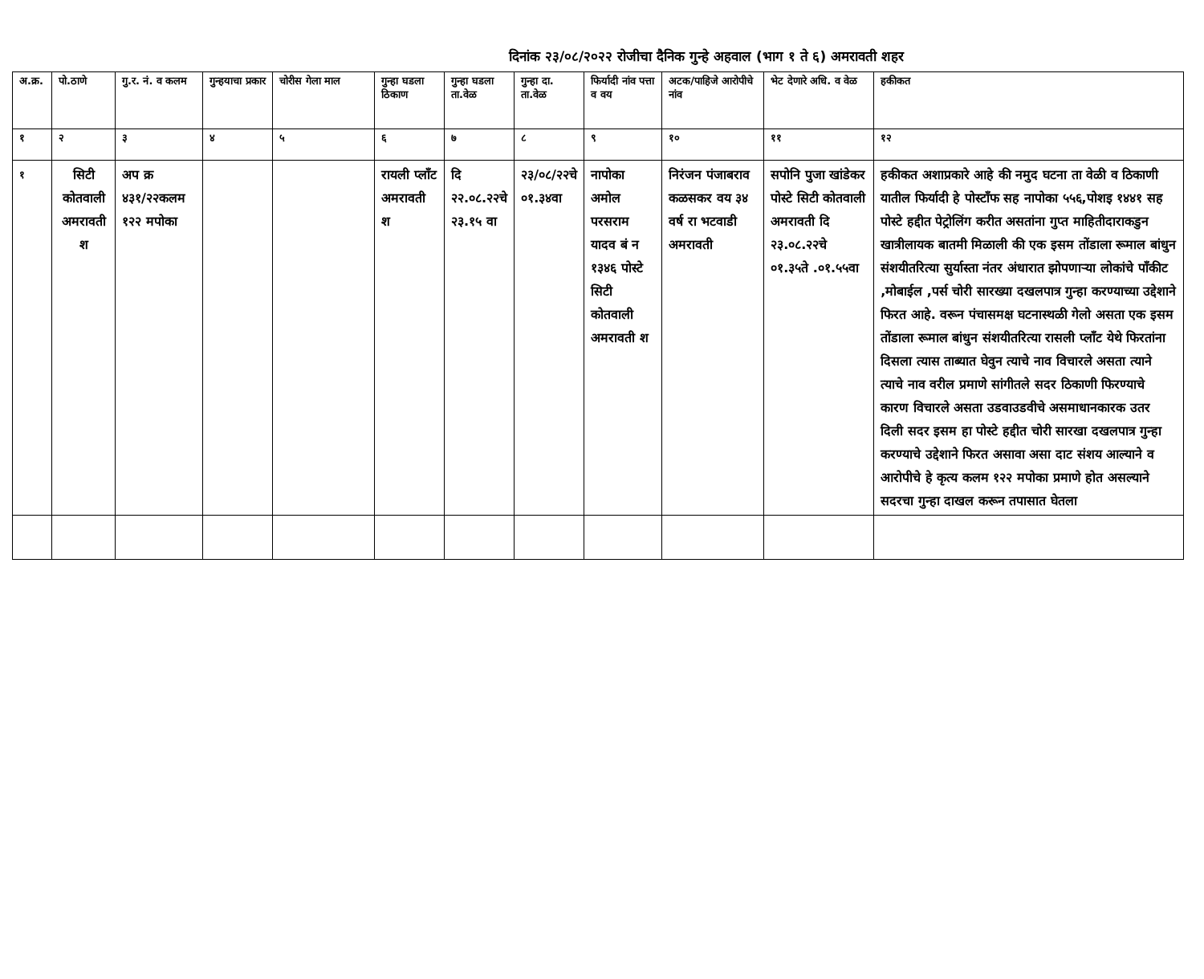दिनांक २३/०८/२०२२ रोजीचा दैनिक गुन्हे अहवाल (भाग १ ते ६) अमरावती शहर
| अ.क्र. | पो.ठाणे | गु.र. नं. व कलम | गुन्हयाचा प्रकार | चोरीस गेला माल | गुन्हा घडला ठिकाण | गुन्हा घडला ता.वेळ | गुन्हा दा. ता.वेळ | फिर्यादी नांव पत्ता व वय | अटक/पाहिजे आरोपीचे नांव | भेट देणारे अधि. व वेळ | हकीकत |
| --- | --- | --- | --- | --- | --- | --- | --- | --- | --- | --- | --- |
| १ | २ | ३ | ४ | ५ | ६ | ७ | ८ | ९ | १० | ११ | १२ |
| १ | सिटी कोतवाली अमरावती श | अप क्र ४३१/२२कलम १२२ मपोका | | | रायली प्लाँट अमरावती श | दि २२.०८.२२चे २३.१५ वा | २३/०८/२२चे ०१.३४वा | नापोका अमोल परसराम यादव बं न १३४६ पोस्टे सिटी कोतवाली अमरावती श | निरंजन पंजाबराव कळसकर वय ३४ वर्ष रा भटवाडी अमरावती | सपोनि पुजा खांडेकर पोस्टे सिटी कोतवाली अमरावती दि २३.०८.२२चे ०१.३५ते .०१.५५वा | हकीकत अशाप्रकारे आहे की नमुद घटना ता वेळी व ठिकाणी यातील फिर्यादी हे पोस्टाँफ सह नापोका ५५६,पोशइ १४४१ सह पोस्टे हद्दीत पेट्रोलिंग करीत असतांना गुप्त माहितीदाराकडुन खात्रीलायक बातमी मिळाली की एक इसम तोंडाला रूमाल बांधुन संशयीतरित्या सुर्यास्ता नंतर अंधारात झोपणाऱ्या लोकांचे पाँकीट ,मोबाईल ,पर्स चोरी सारख्या दखलपात्र गुन्हा करण्याच्या उद्देशाने फिरत आहे. वरून पंचासमक्ष घटनास्थळी गेलो असता एक इसम तोंडाला रूमाल बांधुन संशयीतरित्या रासली प्लाँट येथे फिरतांना दिसला त्यास ताब्यात घेवुन त्याचे नाव विचारले असता त्याने त्याचे नाव वरील प्रमाणे सांगीतले सदर ठिकाणी फिरण्याचे कारण विचारले असता उडवाउडवीचे असमाधानकारक उतर दिली सदर इसम हा पोस्टे हद्दीत चोरी सारखा दखलपात्र गुन्हा करण्याचे उद्देशाने फिरत असावा असा दाट संशय आल्याने व आरोपीचे हे कृत्य कलम १२२ मपोका प्रमाणे होत असल्याने सदरचा गुन्हा दाखल करून तपासात घेतला |